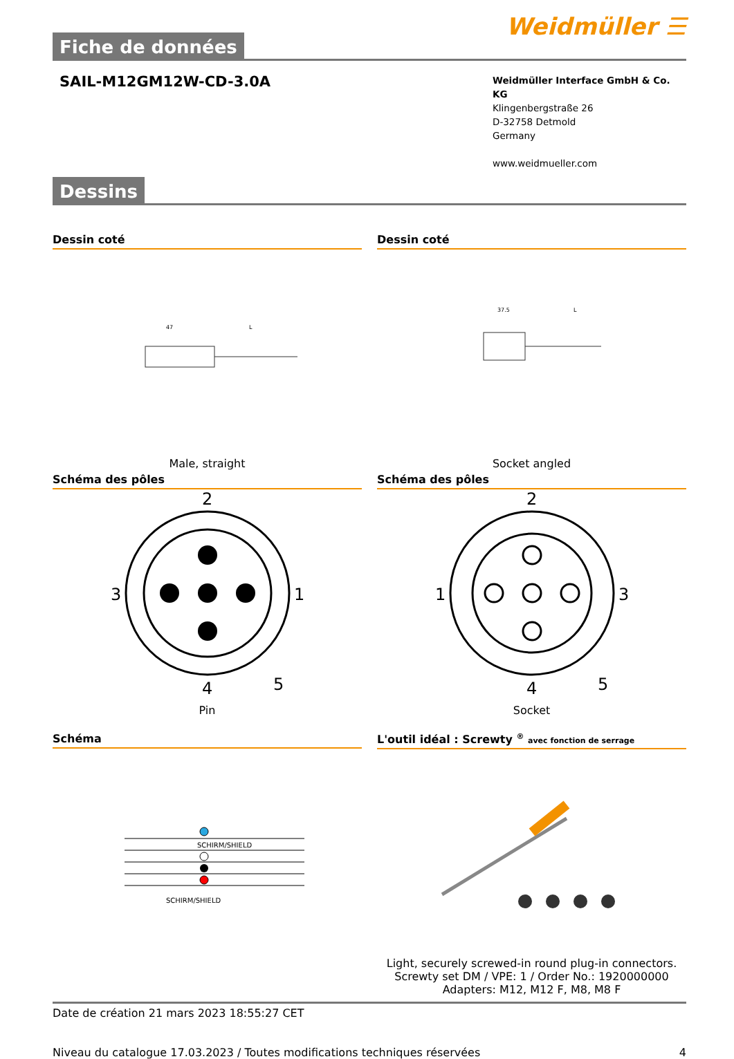Fiche de données
Weidmüller ☰
SAIL-M12GM12W-CD-3.0A
Weidmüller Interface GmbH & Co. KG
Klingenbergstraße 26
D-32758 Detmold
Germany
www.weidmueller.com
Dessins
Dessin coté
47
L
Male, straight
Dessin coté
37.5
L
Socket angled
Schéma des pôles
2
3
1
4
5
Pin
Schéma des pôles
2
1
3
4
5
Socket
Schéma
SCHIRM/SHIELD
SCHIRM/SHIELD
L'outil idéal : Screwty <sup>®</sup> avec fonction de serrage
Light, securely screwed-in round plug-in connectors. Screwty set DM / VPE: 1 / Order No.: 1920000000 Adapters: M12, M12 F, M8, M8 F
Date de création 21 mars 2023 18:55:27 CET
Niveau du catalogue 17.03.2023 / Toutes modifications techniques réservées 4